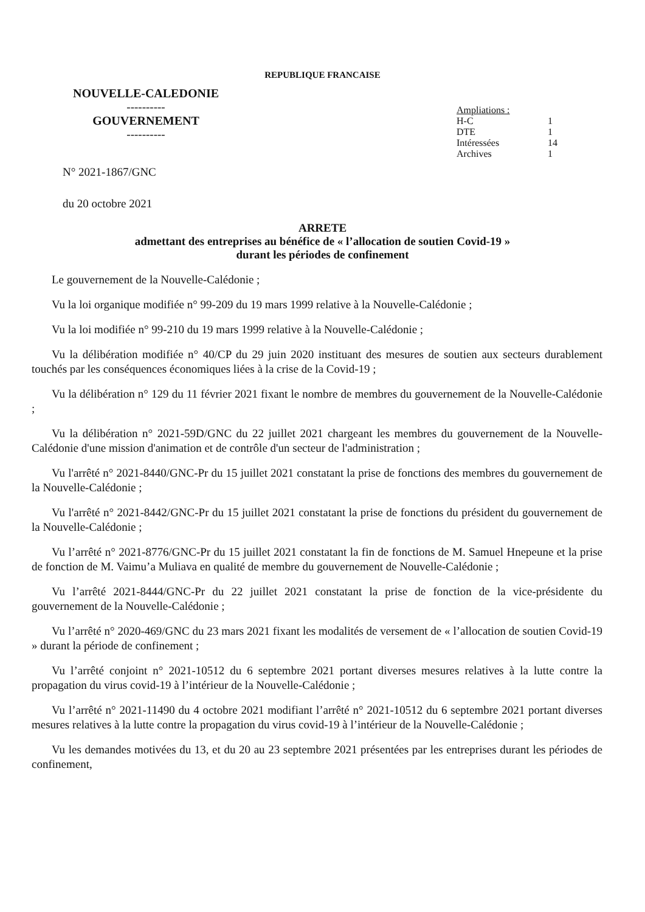REPUBLIQUE FRANCAISE
NOUVELLE-CALEDONIE
----------
GOUVERNEMENT
----------
| Ampliations : | |
| H-C | 1 |
| DTE | 1 |
| Intéressées | 14 |
| Archives | 1 |
N° 2021-1867/GNC
du 20 octobre 2021
ARRETE
admettant des entreprises au bénéfice de « l’allocation de soutien Covid-19 »
durant les périodes de confinement
Le gouvernement de la Nouvelle-Calédonie ;
Vu la loi organique modifiée n° 99-209 du 19 mars 1999 relative à la Nouvelle-Calédonie ;
Vu la loi modifiée n° 99-210 du 19 mars 1999 relative à la Nouvelle-Calédonie ;
Vu la délibération modifiée n° 40/CP du 29 juin 2020 instituant des mesures de soutien aux secteurs durablement touchés par les conséquences économiques liées à la crise de la Covid-19 ;
Vu la délibération n° 129 du 11 février 2021 fixant le nombre de membres du gouvernement de la Nouvelle-Calédonie ;
Vu la délibération n° 2021-59D/GNC du 22 juillet 2021 chargeant les membres du gouvernement de la Nouvelle-Calédonie d'une mission d'animation et de contrôle d'un secteur de l'administration ;
Vu l'arrêté n° 2021-8440/GNC-Pr du 15 juillet 2021 constatant la prise de fonctions des membres du gouvernement de la Nouvelle-Calédonie ;
Vu l'arrêté n° 2021-8442/GNC-Pr du 15 juillet 2021 constatant la prise de fonctions du président du gouvernement de la Nouvelle-Calédonie ;
Vu l’arrêté n° 2021-8776/GNC-Pr du 15 juillet 2021 constatant la fin de fonctions de M. Samuel Hnepeune et la prise de fonction de M. Vaimu’a Muliava en qualité de membre du gouvernement de Nouvelle-Calédonie ;
Vu l’arrêté 2021-8444/GNC-Pr du 22 juillet 2021 constatant la prise de fonction de la vice-présidente du gouvernement de la Nouvelle-Calédonie ;
Vu l’arrêté n° 2020-469/GNC du 23 mars 2021 fixant les modalités de versement de « l’allocation de soutien Covid-19 » durant la période de confinement ;
Vu l’arrêté conjoint n° 2021-10512 du 6 septembre 2021 portant diverses mesures relatives à la lutte contre la propagation du virus covid-19 à l’intérieur de la Nouvelle-Calédonie ;
Vu l’arrêté n° 2021-11490 du 4 octobre 2021 modifiant l’arrêté n° 2021-10512 du 6 septembre 2021 portant diverses mesures relatives à la lutte contre la propagation du virus covid-19 à l’intérieur de la Nouvelle-Calédonie ;
Vu les demandes motivées du 13, et du 20 au 23 septembre 2021 présentées par les entreprises durant les périodes de confinement,